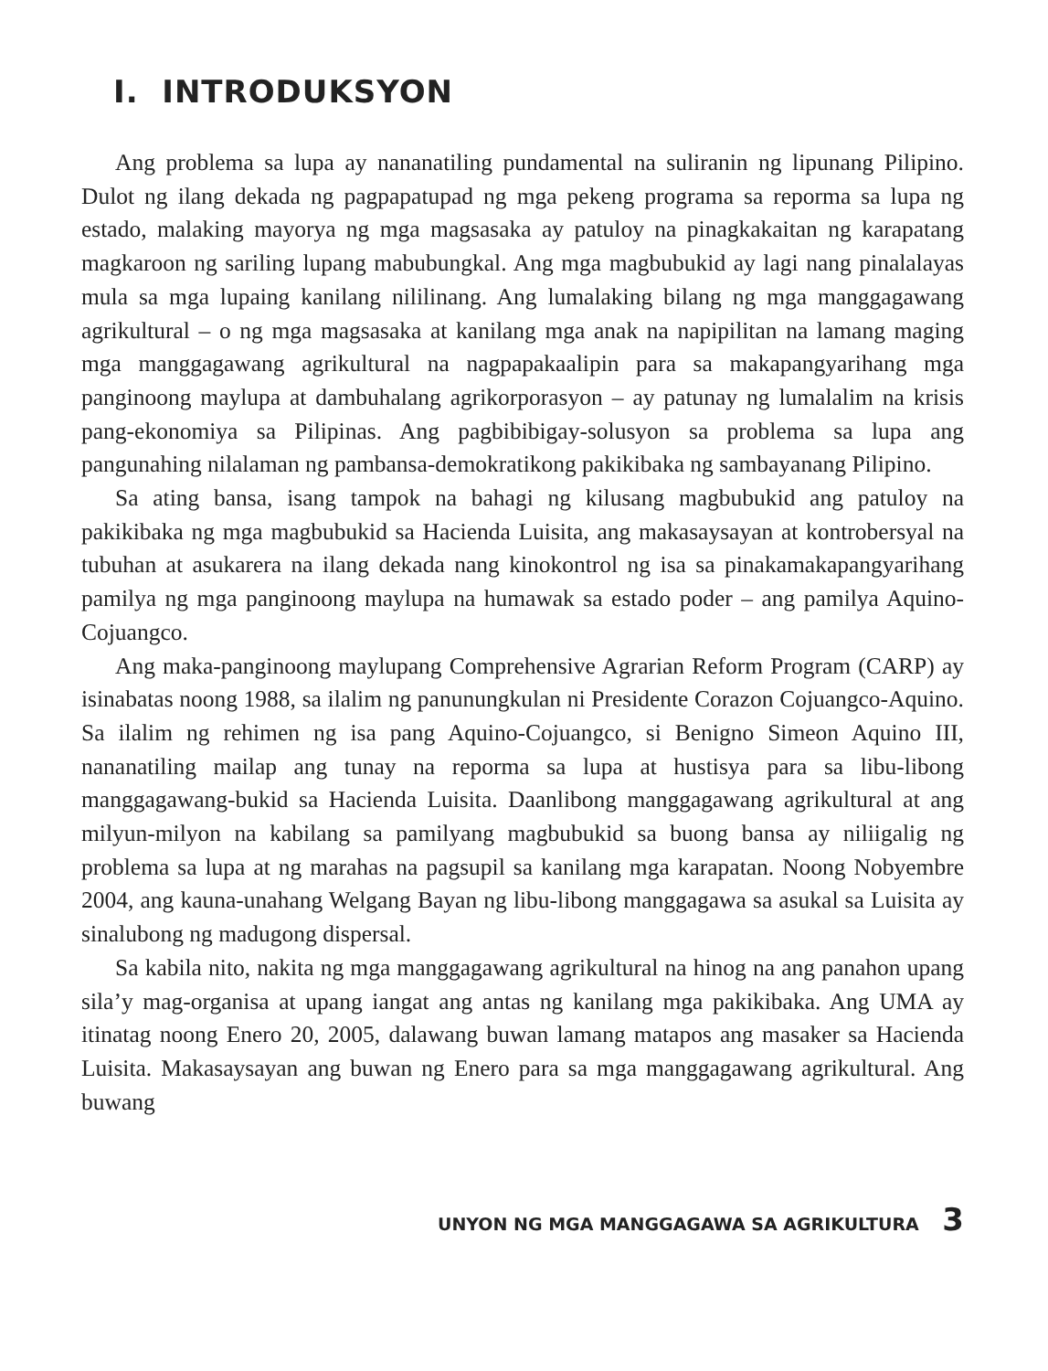I. INTRODUKSYON
Ang problema sa lupa ay nananatiling pundamental na suliranin ng lipunang Pilipino. Dulot ng ilang dekada ng pagpapatupad ng mga pekeng programa sa reporma sa lupa ng estado, malaking mayorya ng mga magsasaka ay patuloy na pinagkakaitan ng karapatang magkaroon ng sariling lupang mabubungkal. Ang mga magbubukid ay lagi nang pinalalayas mula sa mga lupaing kanilang nililinang. Ang lumalaking bilang ng mga manggagawang agrikultural – o ng mga magsasaka at kanilang mga anak na napipilitan na lamang maging mga manggagawang agrikultural na nagpapakaalipin para sa makapangyarihang mga panginoong maylupa at dambuhalang agrikorporasyon – ay patunay ng lumalalim na krisis pang-ekonomiya sa Pilipinas. Ang pagbibibigay-solusyon sa problema sa lupa ang pangunahing nilalaman ng pambansa-demokratikong pakikibaka ng sambayanang Pilipino.
Sa ating bansa, isang tampok na bahagi ng kilusang magbubukid ang patuloy na pakikibaka ng mga magbubukid sa Hacienda Luisita, ang makasaysayan at kontrobersyal na tubuhan at asukarera na ilang dekada nang kinokontrol ng isa sa pinakamakapangyarihang pamilya ng mga panginoong maylupa na humawak sa estado poder – ang pamilya Aquino-Cojuangco.
Ang maka-panginoong maylupang Comprehensive Agrarian Reform Program (CARP) ay isinabatas noong 1988, sa ilalim ng panunungkulan ni Presidente Corazon Cojuangco-Aquino. Sa ilalim ng rehimen ng isa pang Aquino-Cojuangco, si Benigno Simeon Aquino III, nananatiling mailap ang tunay na reporma sa lupa at hustisya para sa libu-libong manggagawang-bukid sa Hacienda Luisita. Daanlibong manggagawang agrikultural at ang milyun-milyon na kabilang sa pamilyang magbubukid sa buong bansa ay niliigalig ng problema sa lupa at ng marahas na pagsupil sa kanilang mga karapatan. Noong Nobyembre 2004, ang kauna-unahang Welgang Bayan ng libu-libong manggagawa sa asukal sa Luisita ay sinalubong ng madugong dispersal.
Sa kabila nito, nakita ng mga manggagawang agrikultural na hinog na ang panahon upang sila’y mag-organisa at upang iangat ang antas ng kanilang mga pakikibaka. Ang UMA ay itinatag noong Enero 20, 2005, dalawang buwan lamang matapos ang masaker sa Hacienda Luisita. Makasaysayan ang buwan ng Enero para sa mga manggagawang agrikultural. Ang buwang
UNYON NG MGA MANGGAGAWA SA AGRIKULTURA 3